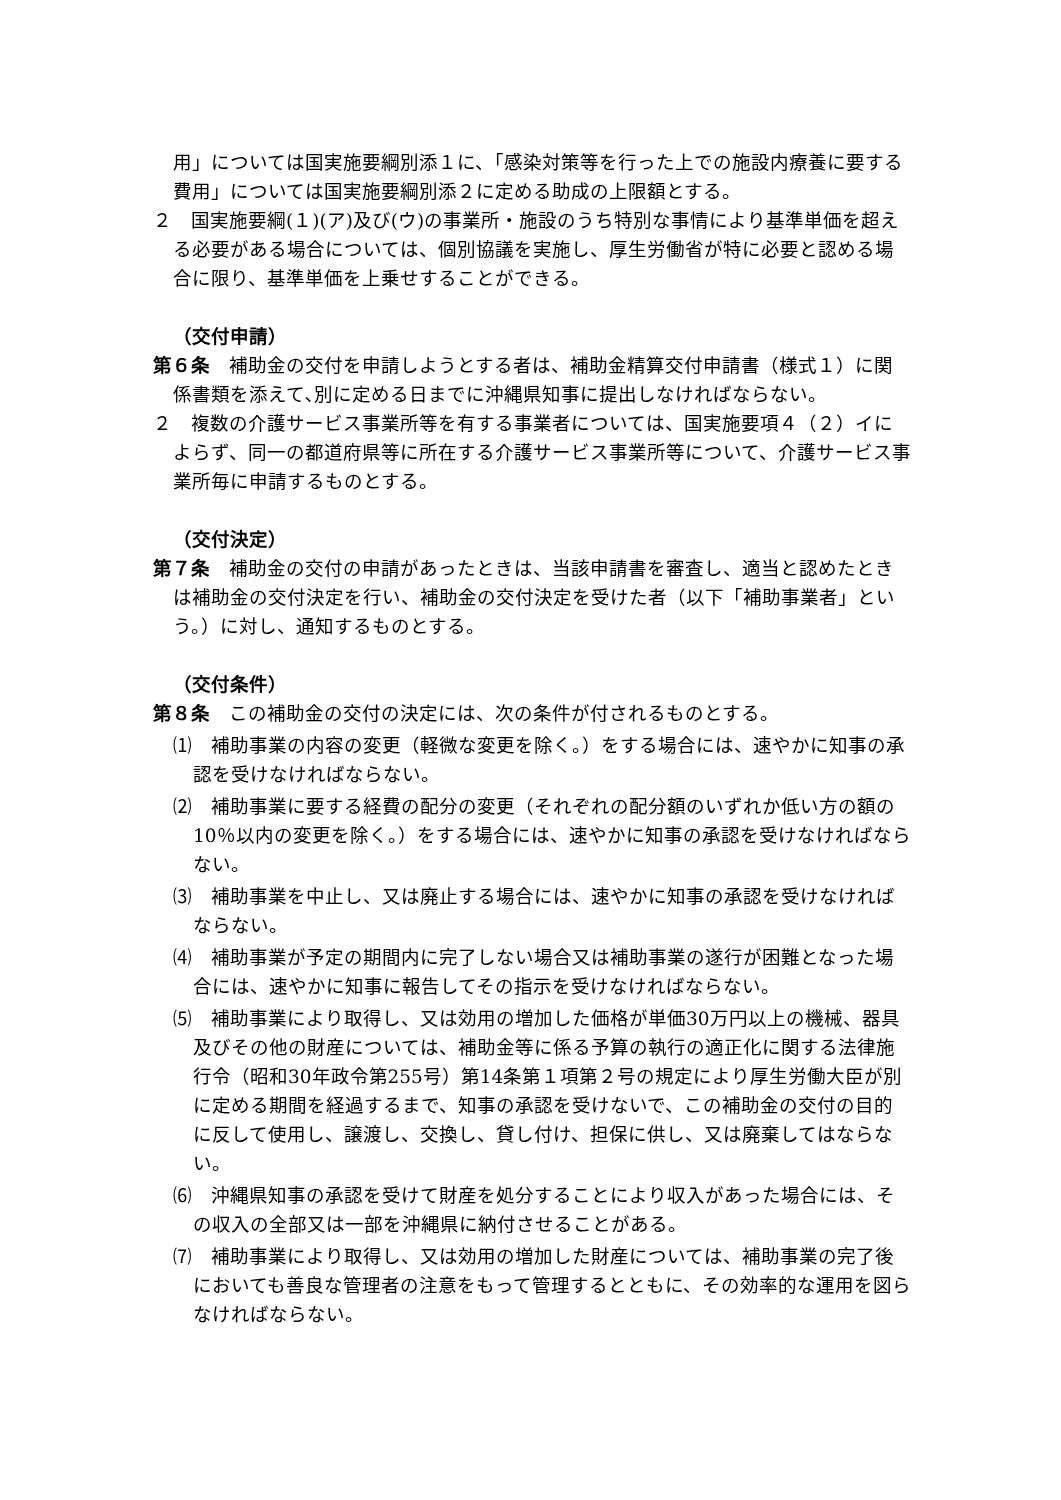用」については国実施要綱別添１に、「感染対策等を行った上での施設内療養に要する費用」については国実施要綱別添２に定める助成の上限額とする。
２　国実施要綱(１)(ア)及び(ウ)の事業所・施設のうち特別な事情により基準単価を超える必要がある場合については、個別協議を実施し、厚生労働省が特に必要と認める場合に限り、基準単価を上乗せすることができる。
（交付申請）
第６条　補助金の交付を申請しようとする者は、補助金精算交付申請書（様式１）に関係書類を添えて､別に定める日までに沖縄県知事に提出しなければならない。
２　複数の介護サービス事業所等を有する事業者については、国実施要項４（２）イによらず、同一の都道府県等に所在する介護サービス事業所等について、介護サービス事業所毎に申請するものとする。
（交付決定）
第７条　補助金の交付の申請があったときは、当該申請書を審査し、適当と認めたときは補助金の交付決定を行い、補助金の交付決定を受けた者（以下「補助事業者」という。）に対し、通知するものとする。
（交付条件）
第８条　この補助金の交付の決定には、次の条件が付されるものとする。
⑴　補助事業の内容の変更（軽微な変更を除く。）をする場合には、速やかに知事の承認を受けなければならない。
⑵　補助事業に要する経費の配分の変更（それぞれの配分額のいずれか低い方の額の10％以内の変更を除く。）をする場合には、速やかに知事の承認を受けなければならない。
⑶　補助事業を中止し、又は廃止する場合には、速やかに知事の承認を受けなければならない。
⑷　補助事業が予定の期間内に完了しない場合又は補助事業の遂行が困難となった場合には、速やかに知事に報告してその指示を受けなければならない。
⑸　補助事業により取得し、又は効用の増加した価格が単価30万円以上の機械、器具及びその他の財産については、補助金等に係る予算の執行の適正化に関する法律施行令（昭和30年政令第255号）第14条第１項第２号の規定により厚生労働大臣が別に定める期間を経過するまで、知事の承認を受けないで、この補助金の交付の目的に反して使用し、譲渡し、交換し、貸し付け、担保に供し、又は廃棄してはならない。
⑹　沖縄県知事の承認を受けて財産を処分することにより収入があった場合には、その収入の全部又は一部を沖縄県に納付させることがある。
⑺　補助事業により取得し、又は効用の増加した財産については、補助事業の完了後においても善良な管理者の注意をもって管理するとともに、その効率的な運用を図らなければならない。